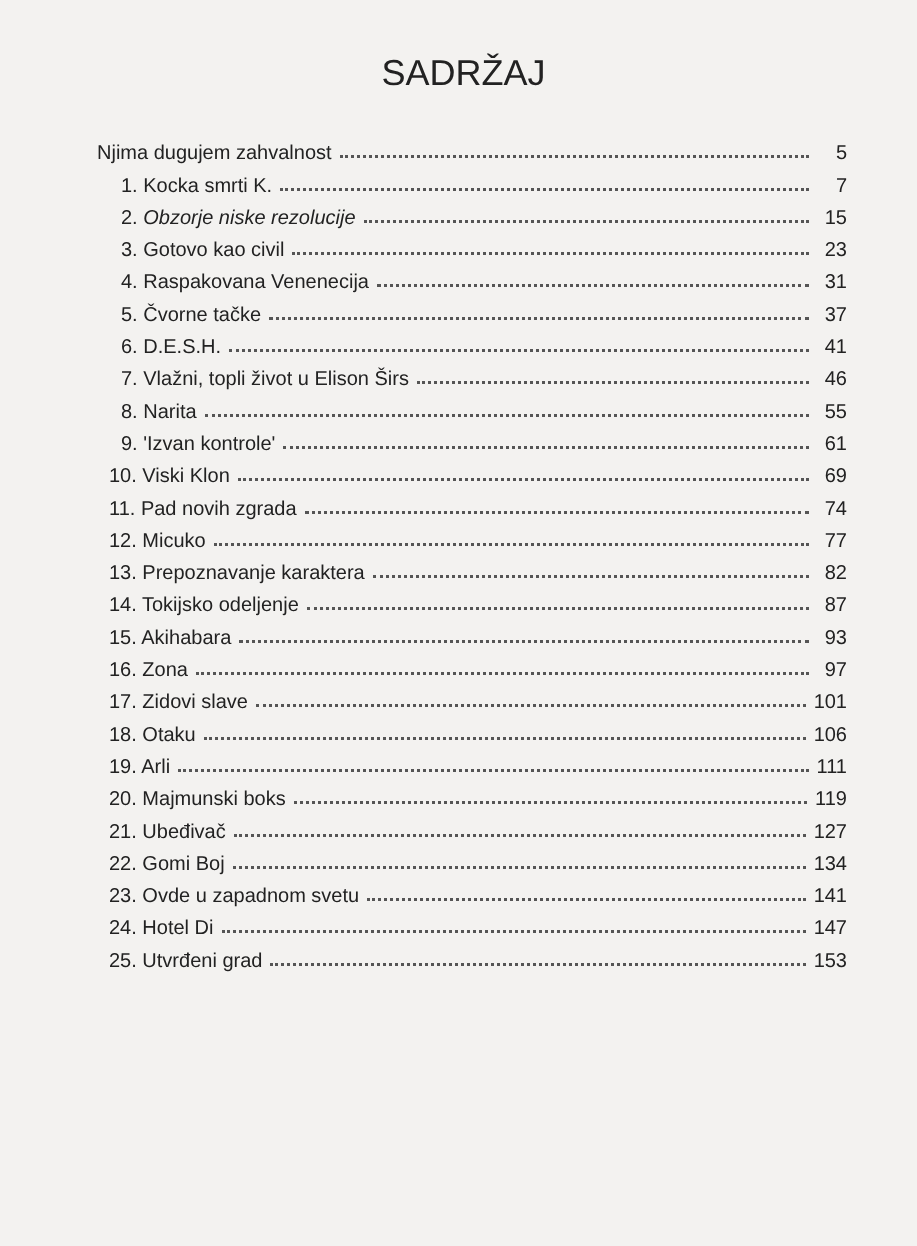SADRŽAJ
Njima dugujem zahvalnost 5
1. Kocka smrti K. 7
2. Obzorje niske rezolucije 15
3. Gotovo kao civil 23
4. Raspakovana Venenecija 31
5. Čvorne tačke 37
6. D.E.S.H. 41
7. Vlažni, topli život u Elison Širs 46
8. Narita 55
9. 'Izvan kontrole' 61
10. Viski Klon 69
11. Pad novih zgrada 74
12. Micuko 77
13. Prepoznavanje karaktera 82
14. Tokijsko odeljenje 87
15. Akihabara 93
16. Zona 97
17. Zidovi slave 101
18. Otaku 106
19. Arli 111
20. Majmunski boks 119
21. Ubeđivač 127
22. Gomi Boj 134
23. Ovde u zapadnom svetu 141
24. Hotel Di 147
25. Utvrđeni grad 153